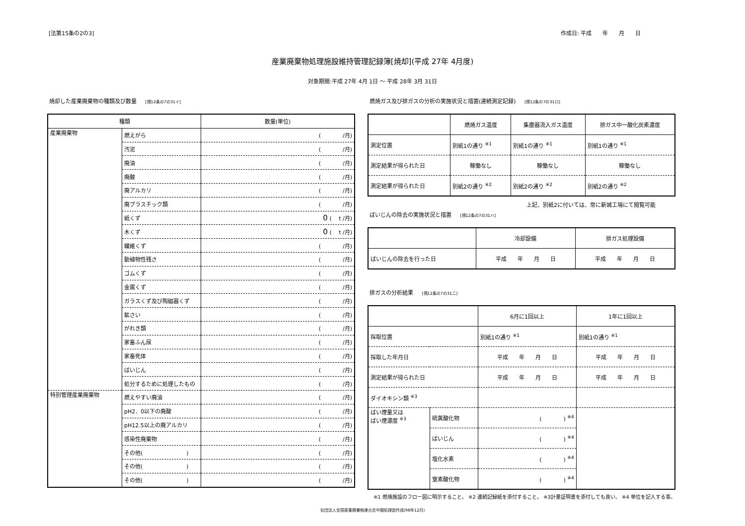[法第15条の2の3] 作成日: 平成　　年　　月　　日
産業廃棄物処理施設維持管理記録簿[焼却](平成 27年 4月度)
対象期間:平成 27年 4月 1日 ～ 平成 28年 3月 31日
焼却した産業廃棄物の種類及び数量 [規12条の7の31イ]
| 種類 | | 数量(単位) |
| --- | --- | --- |
| 産業廃棄物 | 燃えがら | ( /月) |
| | 汚泥 | ( /月) |
| | 廃油 | ( /月) |
| | 廃酸 | ( /月) |
| | 廃アルカリ | ( /月) |
| | 廃プラスチック類 | ( /月) |
| | 紙くず | 0 ( t /月) |
| | 木くず | 0 ( t /月) |
| | 繊維くず | ( /月) |
| | 動植物性残さ | ( /月) |
| | ゴムくず | ( /月) |
| | 金属くず | ( /月) |
| | ガラスくず及び陶磁器くず | ( /月) |
| | 鉱さい | ( /月) |
| | がれき類 | ( /月) |
| | 家畜ふん尿 | ( /月) |
| | 家畜死体 | ( /月) |
| | ばいじん | ( /月) |
| | 処分するために処理したもの | ( /月) |
| 特別管理産業廃棄物 | 燃えやすい廃油 | ( /月) |
| | pH2．0以下の廃酸 | ( /月) |
| | pH12.5以上の廃アルカリ | ( /月) |
| | 感染性廃棄物 | ( /月) |
| | その他( ) | ( /月) |
| | その他( ) | ( /月) |
| | その他( ) | ( /月) |
燃焼ガス及び排ガスの分析の実施状況と措置(連続測定記録) [規12条の7の31ロ]
| | 燃焼ガス温度 | 集塵器流入ガス温度 | 排ガス中一酸化炭素濃度 |
| --- | --- | --- | --- |
| 測定位置 | 別紙1の通り <sup>※1</sup> | 別紙1の通り <sup>※1</sup> | 別紙1の通り <sup>※1</sup> |
| 測定結果が得られた日 | 稼働なし | 稼働なし | 稼働なし |
| 測定結果が得られた日 | 別紙2の通り <sup>※2</sup> | 別紙2の通り <sup>※2</sup> | 別紙2の通り <sup>※2</sup> |
上記、別紙2に付いては、常に新城工場にて閲覧可能
ばいじんの除去の実施状況と措置 [規12条の7の31ハ]
| | 冷却設備 | 排ガス処理設備 |
| --- | --- | --- |
| ばいじんの除去を行った日 | 平成 年 月 日 | 平成 年 月 日 |
排ガスの分析結果 [規12条の7の31ニ]
| | | 6月に1回以上 | 1年に1回以上 |
| --- | --- | --- | --- |
| 採取位置 | | 別紙1の通り <sup>※1</sup> | 別紙1の通り <sup>※1</sup> |
| 採取した年月日 | | 平成 年 月 日 | 平成 年 月 日 |
| 測定結果が得られた日 | | 平成 年 月 日 | 平成 年 月 日 |
| ダイオキシン類 <sup>※3</sup> | | | |
| ばい煙量又は ばい煙濃度 <sup>※3</sup> | 硫黄酸化物 | ( ) <sup>※4</sup> | |
| | ばいじん | ( ) <sup>※4</sup> | |
| | 塩化水素 | ( ) <sup>※4</sup> | |
| | 窒素酸化物 | ( ) <sup>※4</sup> | |
※1 燃焼施設のフロー図に明示すること。 ※2 連続記録紙を添付すること。 ※3計量証明書を添付しても良い。 ※4 単位を記入する事。
社団法人全国産業廃棄物連合会中間処理部作成(98年12月)